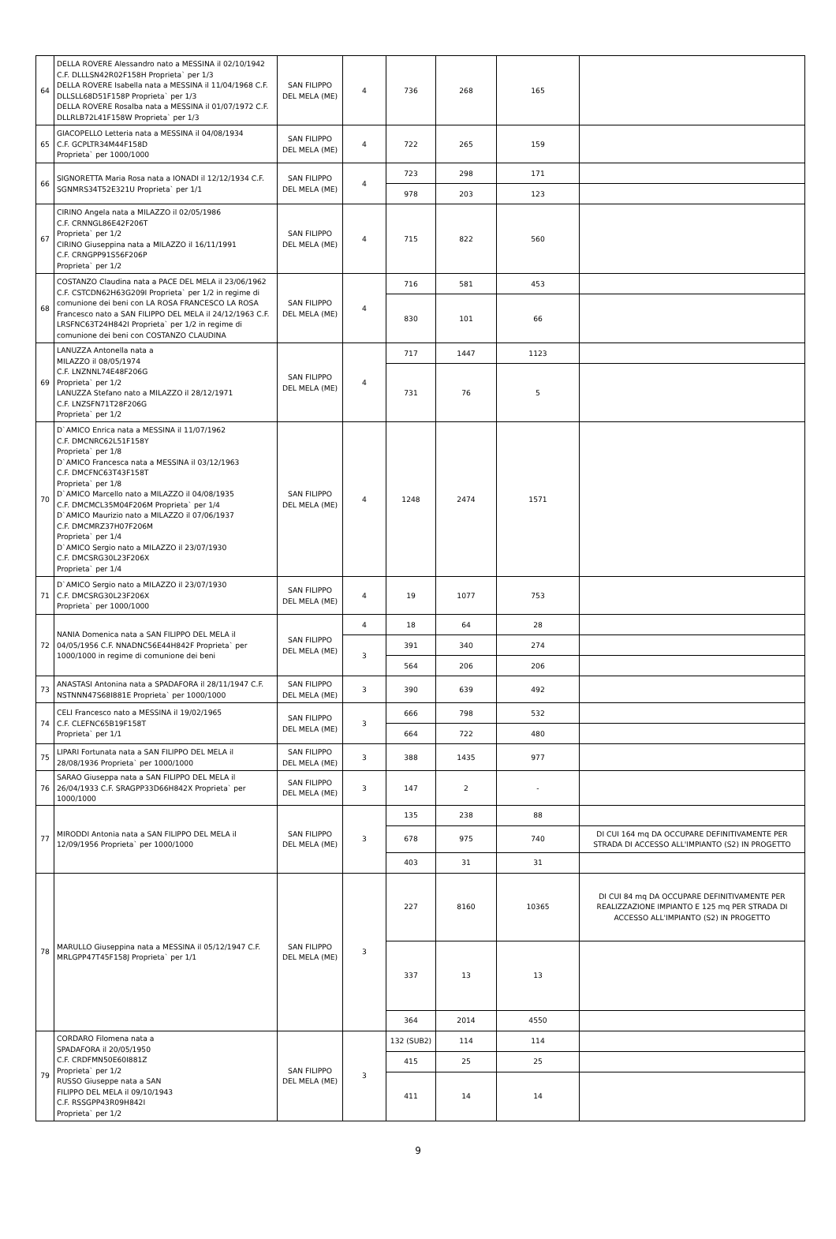| 64 | DELLA ROVERE Alessandro nato a MESSINA il 02/10/1942 C.F. DLLLSN42R02F158H Proprieta` per 1/3 DELLA ROVERE Isabella nata a MESSINA il 11/04/1968 C.F. DLLSLL68D51F158P Proprieta` per 1/3 DELLA ROVERE Rosalba nata a MESSINA il 01/07/1972 C.F. DLLRLB72L41F158W Proprieta` per 1/3 | SAN FILIPPO DEL MELA (ME) | 4 | 736 | 268 | 165 | |
| 65 | GIACOPELLO Letteria nata a MESSINA il 04/08/1934 C.F. GCPLTR34M44F158D Proprieta` per 1000/1000 | SAN FILIPPO DEL MELA (ME) | 4 | 722 | 265 | 159 | |
| 66 | SIGNORETTA Maria Rosa nata a IONADI il 12/12/1934 C.F. SGNMRS34T52E321U Proprieta` per 1/1 | SAN FILIPPO DEL MELA (ME) | 4 | 723 | 298 | 171 | |
| | | | | 978 | 203 | 123 | |
| 67 | CIRINO Angela nata a MILAZZO il 02/05/1986 C.F. CRNNGL86E42F206T Proprieta` per 1/2 CIRINO Giuseppina nata a MILAZZO il 16/11/1991 C.F. CRNGPP91S56F206P Proprieta` per 1/2 | SAN FILIPPO DEL MELA (ME) | 4 | 715 | 822 | 560 | |
| 68 | COSTANZO Claudina nata a PACE DEL MELA il 23/06/1962 C.F. CSTCDN62H63G209I Proprieta` per 1/2 in regime di comunione dei beni con LA ROSA FRANCESCO LA ROSA Francesco nato a SAN FILIPPO DEL MELA il 24/12/1963 C.F. LRSFNC63T24H842I Proprieta` per 1/2 in regime di comunione dei beni con COSTANZO CLAUDINA | SAN FILIPPO DEL MELA (ME) | 4 | 716 | 581 | 453 | |
| | | | | 830 | 101 | 66 | |
| 69 | LANUZZA Antonella nata a MILAZZO il 08/05/1974 C.F. LNZNNL74E48F206G Proprieta` per 1/2 LANUZZA Stefano nato a MILAZZO il 28/12/1971 C.F. LNZSFN71T28F206G Proprieta` per 1/2 | SAN FILIPPO DEL MELA (ME) | 4 | 717 | 1447 | 1123 | |
| | | | | 731 | 76 | 5 | |
| 70 | D`AMICO Enrica nata a MESSINA il 11/07/1962 C.F. DMCNRC62L51F158Y Proprieta` per 1/8 D`AMICO Francesca nata a MESSINA il 03/12/1963 C.F. DMCFNC63T43F158T Proprieta` per 1/8 D`AMICO Marcello nato a MILAZZO il 04/08/1935 C.F. DMCMCL35M04F206M Proprieta` per 1/4 D`AMICO Maurizio nato a MILAZZO il 07/06/1937 C.F. DMCMRZ37H07F206M Proprieta` per 1/4 D`AMICO Sergio nato a MILAZZO il 23/07/1930 C.F. DMCSRG30L23F206X Proprieta` per 1/4 | SAN FILIPPO DEL MELA (ME) | 4 | 1248 | 2474 | 1571 | |
| 71 | D`AMICO Sergio nato a MILAZZO il 23/07/1930 C.F. DMCSRG30L23F206X Proprieta` per 1000/1000 | SAN FILIPPO DEL MELA (ME) | 4 | 19 | 1077 | 753 | |
| 72 | NANIA Domenica nata a SAN FILIPPO DEL MELA il 04/05/1956 C.F. NNADNC56E44H842F Proprieta` per 1000/1000 in regime di comunione dei beni | SAN FILIPPO DEL MELA (ME) | 4 | 18 | 64 | 28 | |
| | | | 3 | 391 | 340 | 274 | |
| | | | | 564 | 206 | 206 | |
| 73 | ANASTASI Antonina nata a SPADAFORA il 28/11/1947 C.F. NSTNNN47S68I881E Proprieta` per 1000/1000 | SAN FILIPPO DEL MELA (ME) | 3 | 390 | 639 | 492 | |
| 74 | CELI Francesco nato a MESSINA il 19/02/1965 C.F. CLEFNC65B19F158T Proprieta` per 1/1 | SAN FILIPPO DEL MELA (ME) | 3 | 666 | 798 | 532 | |
| | | | | 664 | 722 | 480 | |
| 75 | LIPARI Fortunata nata a SAN FILIPPO DEL MELA il 28/08/1936 Proprieta` per 1000/1000 | SAN FILIPPO DEL MELA (ME) | 3 | 388 | 1435 | 977 | |
| 76 | SARAO Giuseppa nata a SAN FILIPPO DEL MELA il 26/04/1933 C.F. SRAGPP33D66H842X Proprieta` per 1000/1000 | SAN FILIPPO DEL MELA (ME) | 3 | 147 | 2 | - | |
| 77 | MIRODDI Antonia nata a SAN FILIPPO DEL MELA il 12/09/1956 Proprieta` per 1000/1000 | SAN FILIPPO DEL MELA (ME) | 3 | 135 | 238 | 88 | |
| | | | | 678 | 975 | 740 | DI CUI 164 mq DA OCCUPARE DEFINITIVAMENTE PER STRADA DI ACCESSO ALL'IMPIANTO (S2) IN PROGETTO |
| | | | | 403 | 31 | 31 | |
| 78 | MARULLO Giuseppina nata a MESSINA il 05/12/1947 C.F. MRLGPP47T45F158J Proprieta` per 1/1 | SAN FILIPPO DEL MELA (ME) | 3 | 227 | 8160 | 10365 | DI CUI 84 mq DA OCCUPARE DEFINITIVAMENTE PER REALIZZAZIONE IMPIANTO E 125 mq PER STRADA DI ACCESSO ALL'IMPIANTO (S2) IN PROGETTO |
| | | | | 337 | 13 | 13 | |
| | | | | 364 | 2014 | 4550 | |
| 79 | CORDARO Filomena nata a SPADAFORA il 20/05/1950 C.F. CRDFMN50E60I881Z Proprieta` per 1/2 RUSSO Giuseppe nata a SAN FILIPPO DEL MELA il 09/10/1943 C.F. RSSGPP43R09H842I Proprieta` per 1/2 | SAN FILIPPO DEL MELA (ME) | 3 | 132 (SUB2) | 114 | 114 | |
| | | | | 415 | 25 | 25 | |
| | | | | 411 | 14 | 14 | |
9